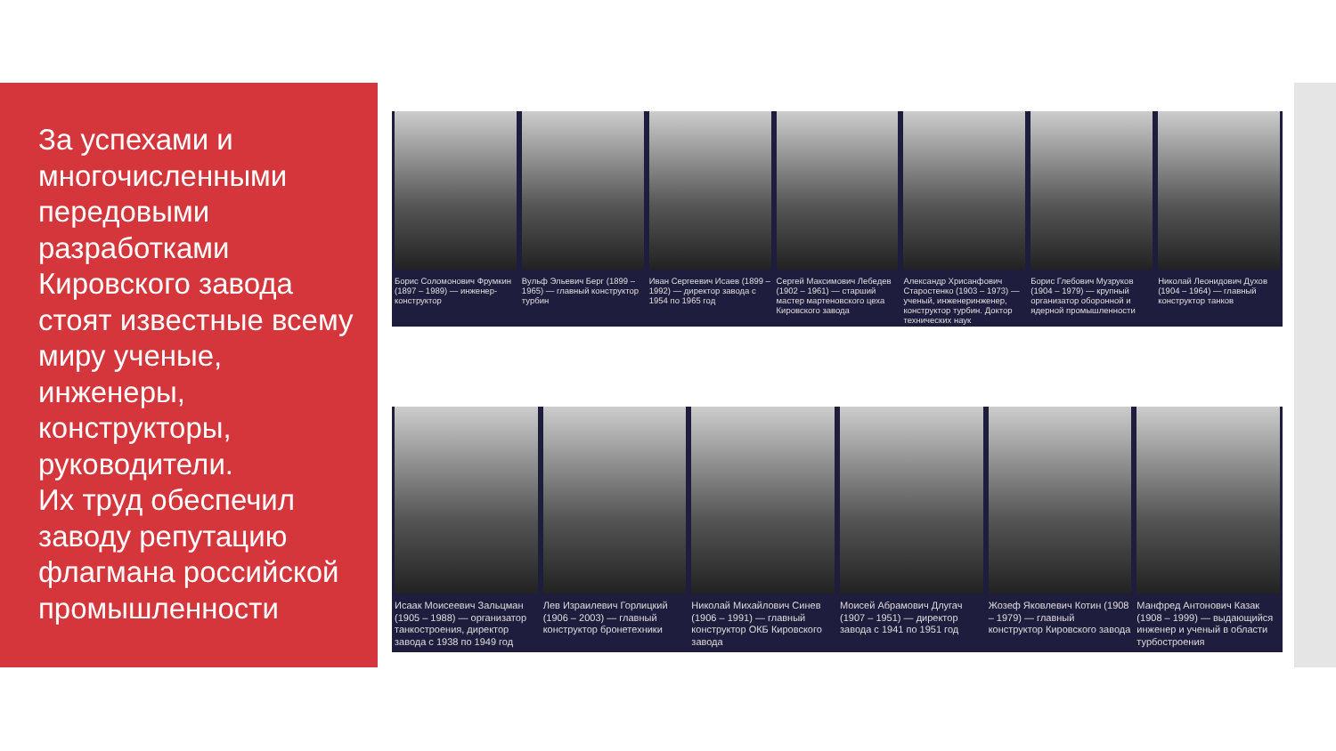За успехами и многочисленными передовыми разработками Кировского завода стоят известные всему миру ученые, инженеры, конструкторы, руководители.
Их труд обеспечил заводу репутацию флагмана российской промышленности
Борис Соломонович Фрумкин (1897 – 1989) — инженер-конструктор
Вульф Эльевич Берг (1899 – 1965) — главный конструктор турбин
Иван Сергеевич Исаев (1899 – 1992) — директор завода с 1954 по 1965 год
Сергей Максимович Лебедев (1902 – 1961) — старший мастер мартеновского цеха Кировского завода
Александр Хрисанфович Старостенко (1903 – 1973) — ученый, инженеринженер, конструктор турбин. Доктор технических наук
Борис Глебович Музруков (1904 – 1979) — крупный организатор оборонной и ядерной промышленности
Николай Леонидович Духов (1904 – 1964) — главный конструктор танков
Исаак Моисеевич Зальцман (1905 – 1988) — организатор танкостроения, директор завода с 1938 по 1949 год
Лев Израилевич Горлицкий (1906 – 2003) — главный конструктор бронетехники
Николай Михайлович Синев (1906 – 1991) — главный конструктор ОКБ Кировского завода
Моисей Абрамович Длугач (1907 – 1951) — директор завода с 1941 по 1951 год
Жозеф Яковлевич Котин (1908 – 1979) — главный конструктор Кировского завода
Манфред Антонович Казак (1908 – 1999) — выдающийся инженер и ученый в области турбостроения